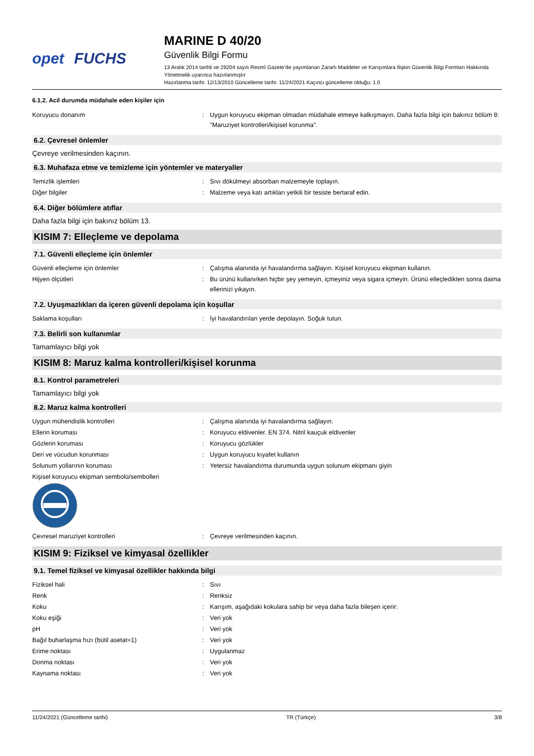opet FUCHS
MARINE D 40/20
Güvenlik Bilgi Formu
13 Aralık 2014 tarihli ve 29204 sayılı Resmî Gazete’de yayımlanan Zararlı Maddeler ve Karışımlara İlişkin Güvenlik Bilgi Formları Hakkında Yönetmelik uyarınca hazırlanmıştır
Hazırlanma tarihi: 12/13/2010 Güncelleme tarihi: 11/24/2021 Kaçıncı güncelleme olduğu: 1.0
6.1.2. Acil durumda müdahale eden kişiler için
Koruyucu donanım : Uygun koruyucu ekipman olmadan müdahale etmeye kalkışmayın. Daha fazla bilgi için bakınız bölüm 8: "Maruziyet kontrolleri/kişisel korunma".
6.2. Çevresel önlemler
Çevreye verilmesinden kaçının.
6.3. Muhafaza etme ve temizleme için yöntemler ve materyaller
Temizlik işlemleri : Sıvı dökülmeyi absorban malzemeyle toplayın.
Diğer bilgiler : Malzeme veya katı artıkları yetkili bir tesiste bertaraf edin.
6.4. Diğer bölümlere atıflar
Daha fazla bilgi için bakınız bölüm 13.
KISIM 7: Elleçleme ve depolama
7.1. Güvenli elleçleme için önlemler
Güvenli elleçleme için önlemler : Çalışma alanında iyi havalandırma sağlayın. Kişisel koruyucu ekipman kullanın.
Hijyen ölçütleri : Bu ürünü kullanırken hiçbir şey yemeyin, içmeyiniz veya sigara içmeyin. Ürünü elleçledikten sonra daima ellerinizi yıkayın.
7.2. Uyuşmazlıkları da içeren güvenli depolama için koşullar
Saklama koşulları : İyi havalandırılan yerde depolayın. Soğuk tutun.
7.3. Belirli son kullanımlar
Tamamlayıcı bilgi yok
KISIM 8: Maruz kalma kontrolleri/kişisel korunma
8.1. Kontrol parametreleri
Tamamlayıcı bilgi yok
8.2. Maruz kalma kontrolleri
Uygun mühendislik kontrolleri : Çalışma alanında iyi havalandırma sağlayın.
Ellerin koruması : Koruyucu eldivenler. EN 374. Nitril kauçuk eldivenler
Gözlerin koruması : Koruyucu gözlükler
Deri ve vücudun korunması : Uygun koruyucu kıyafet kullanın
Solunum yollarının koruması : Yetersiz havalandırma durumunda uygun solunum ekipmanı giyin
Kişisel koruyucu ekipman sembolü/sembolleri
Çevresel maruziyet kontrolleri : Çevreye verilmesinden kaçının.
KISIM 9: Fiziksel ve kimyasal özellikler
9.1. Temel fiziksel ve kimyasal özellikler hakkında bilgi
Fiziksel hali : Sıvı
Renk : Renksiz
Koku : Karışım, aşağıdaki kokulara sahip bir veya daha fazla bileşen içerir:
Koku eşiği : Veri yok
pH : Veri yok
Bağıl buharlaşma hızı (bütil asetat=1) : Veri yok
Erime noktası : Uygulanmaz
Donma noktası : Veri yok
Kaynama noktası : Veri yok
11/24/2021 (Güncelleme tarihi) TR (Türkçe) 3/8